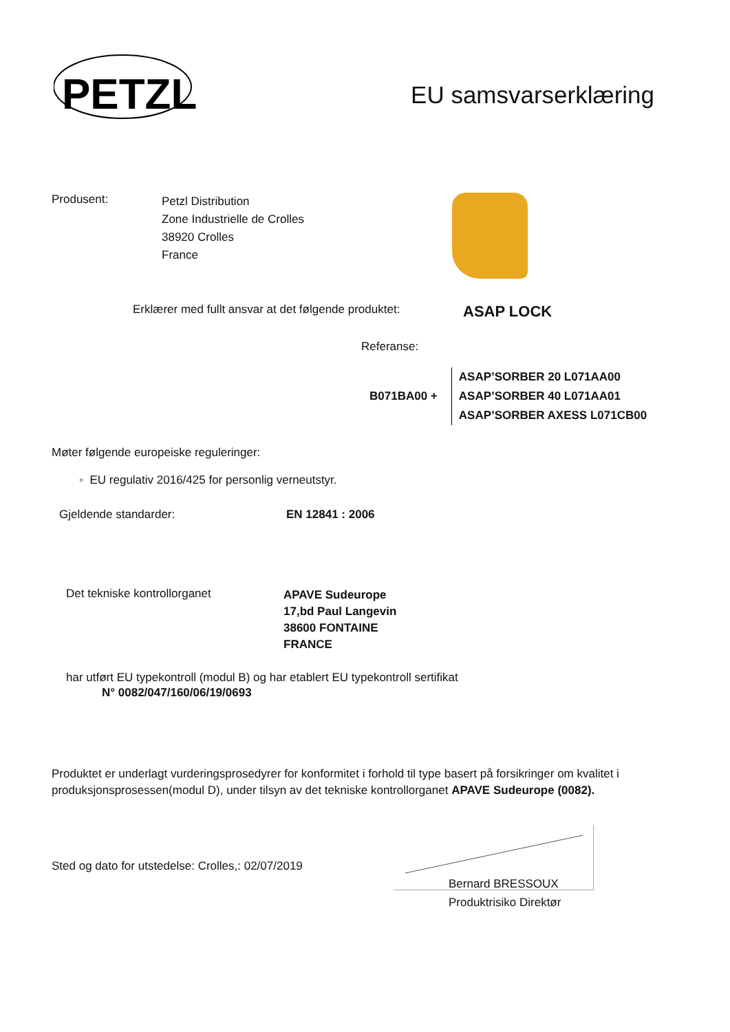PETZL
EU samsvarserklæring
Produsent:
Petzl Distribution
Zone Industrielle de Crolles
38920 Crolles
France
Erklærer med fullt ansvar at det følgende produktet:
ASAP LOCK
Referanse:
B071BA00 +
ASAP’SORBER 20 L071AA00
ASAP’SORBER 40 L071AA01
ASAP’SORBER AXESS L071CB00
Møter følgende europeiske reguleringer:
◦ EU regulativ 2016/425 for personlig verneutstyr.
Gjeldende standarder: EN 12841 : 2006
Det tekniske kontrollorganet
APAVE Sudeurope
17,bd Paul Langevin
38600 FONTAINE
FRANCE
har utført EU typekontroll (modul B) og har etablert EU typekontroll sertifikat
N° 0082/047/160/06/19/0693
Produktet er underlagt vurderingsprosedyrer for konformitet i forhold til type basert på forsikringer om kvalitet i produksjonsprosessen(modul D), under tilsyn av det tekniske kontrollorganet APAVE Sudeurope (0082).
Sted og dato for utstedelse: Crolles,: 02/07/2019
Bernard BRESSOUX
Produktrisiko Direktør